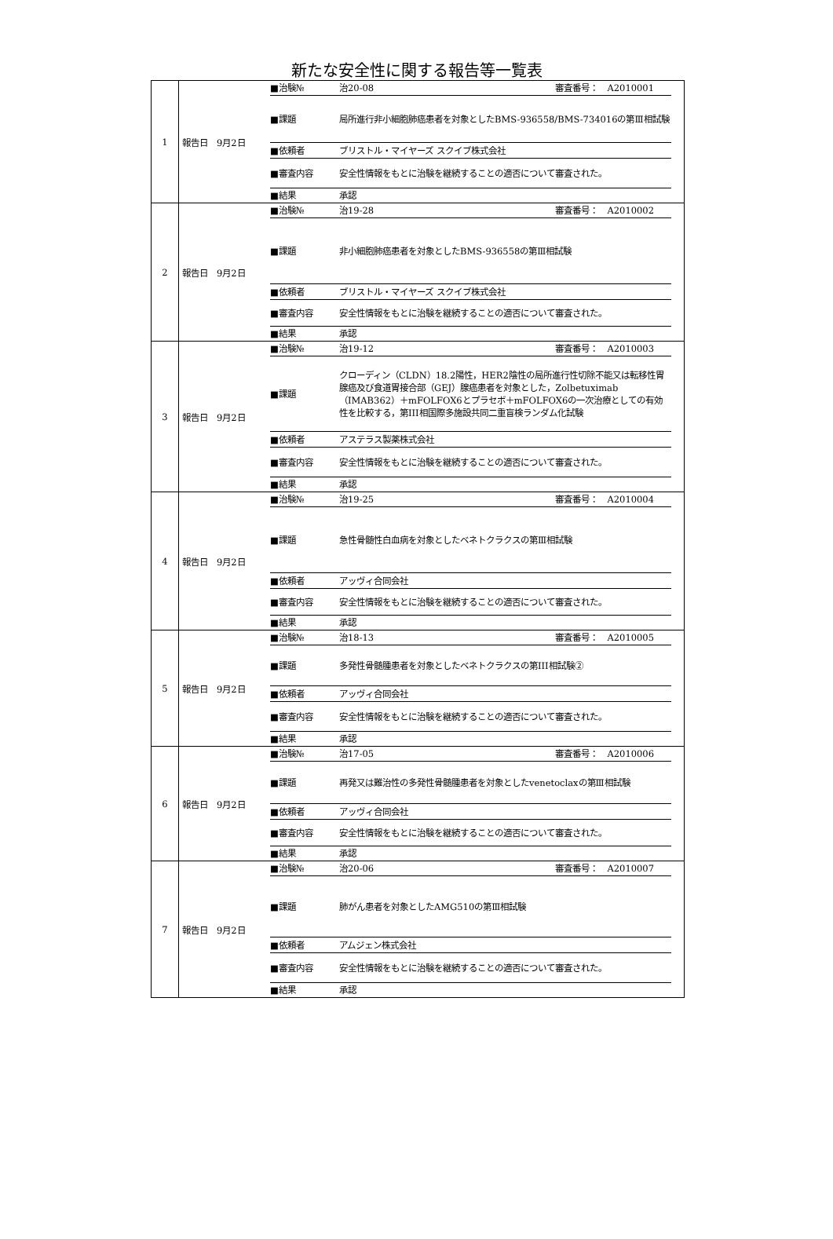新たな安全性に関する報告等一覧表
| 1 | 報告日 9月2日 | / ■治験№ / 治20-08 審査番号： A2010001 / / ■課題 / 局所進行非小細胞肺癌患者を対象としたBMS-936558/BMS-734016の第Ⅲ相試験 / / ■依頼者 / ブリストル・マイヤーズ スクイブ株式会社 / / ■審査内容 / 安全性情報をもとに治験を継続することの適否について審査された。 / / ■結果 / 承認 / |
| 2 | 報告日 9月2日 | / ■治験№ / 治19-28 審査番号： A2010002 / / ■課題 / 非小細胞肺癌患者を対象としたBMS-936558の第Ⅲ相試験 / / ■依頼者 / ブリストル・マイヤーズ スクイブ株式会社 / / ■審査内容 / 安全性情報をもとに治験を継続することの適否について審査された。 / / ■結果 / 承認 / |
| 3 | 報告日 9月2日 | / ■治験№ / 治19-12 審査番号： A2010003 / / ■課題 / クローディン（CLDN）18.2陽性，HER2陰性の局所進行性切除不能又は転移性胃腺癌及び食道胃接合部（GEJ）腺癌患者を対象とした，Zolbetuximab（IMAB362）＋mFOLFOX6とプラセボ＋mFOLFOX6の一次治療としての有効性を比較する，第III相国際多施設共同二重盲検ランダム化試験 / / ■依頼者 / アステラス製薬株式会社 / / ■審査内容 / 安全性情報をもとに治験を継続することの適否について審査された。 / / ■結果 / 承認 / |
| 4 | 報告日 9月2日 | / ■治験№ / 治19-25 審査番号： A2010004 / / ■課題 / 急性骨髄性白血病を対象としたベネトクラクスの第Ⅲ相試験 / / ■依頼者 / アッヴィ合同会社 / / ■審査内容 / 安全性情報をもとに治験を継続することの適否について審査された。 / / ■結果 / 承認 / |
| 5 | 報告日 9月2日 | / ■治験№ / 治18-13 審査番号： A2010005 / / ■課題 / 多発性骨髄腫患者を対象としたベネトクラクスの第III相試験② / / ■依頼者 / アッヴィ合同会社 / / ■審査内容 / 安全性情報をもとに治験を継続することの適否について審査された。 / / ■結果 / 承認 / |
| 6 | 報告日 9月2日 | / ■治験№ / 治17-05 審査番号： A2010006 / / ■課題 / 再発又は難治性の多発性骨髄腫患者を対象としたvenetoclaxの第Ⅲ相試験 / / ■依頼者 / アッヴィ合同会社 / / ■審査内容 / 安全性情報をもとに治験を継続することの適否について審査された。 / / ■結果 / 承認 / |
| 7 | 報告日 9月2日 | / ■治験№ / 治20-06 審査番号： A2010007 / / ■課題 / 肺がん患者を対象としたAMG510の第Ⅲ相試験 / / ■依頼者 / アムジェン株式会社 / / ■審査内容 / 安全性情報をもとに治験を継続することの適否について審査された。 / / ■結果 / 承認 / |